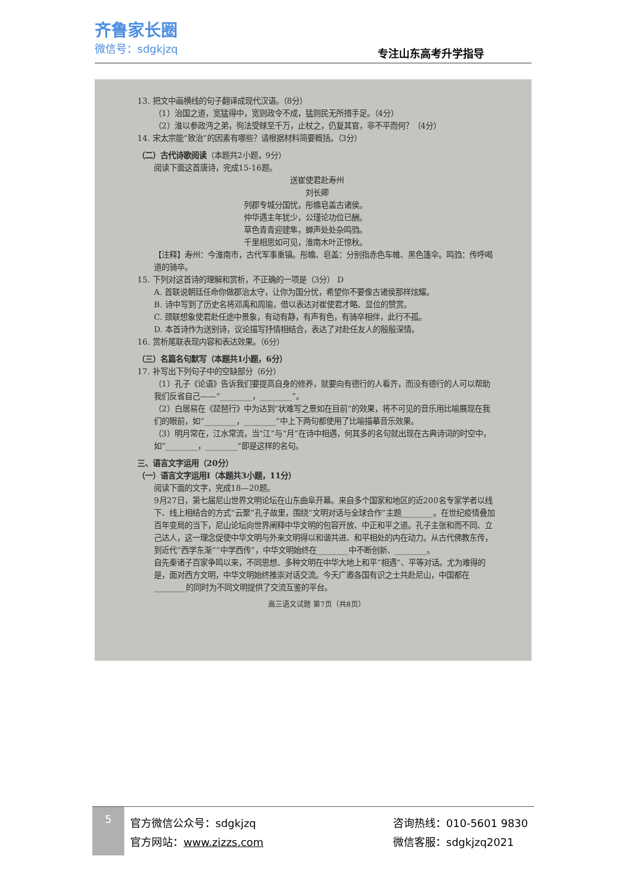齐鲁家长圈
微信号：sdgkjzq
专注山东高考升学指导
13. 把文中画横线的句子翻译成现代汉语。（8分）
（1）治国之道，宽猛得中，宽则政令不成，猛则民无所措手足。（4分）
（2）淮以参政沔之弟，徇法受赇至千万，止杖之，仍复其官，非不平而何？（4分）
14. 宋太宗能“致治”的因素有哪些？请根据材料简要概括。（3分）
（二）古代诗歌阅读（本题共2小题，9分）
阅读下面这首唐诗，完成15-16题。
送崔使君赴寿州
刘长卿
列郡专城分国忧，彤幨皂盖古诸侯。
仲华遇主年犹少，公瑾论功位已酬。
草色青青迎建隼，蝉声处处杂鸣驺。
千里相思如可见，淮南木叶正惊秋。
【注释】寿州：今淮南市，古代军事重镇。彤幨、皂盖：分别指赤色车帷、黑色篷伞。鸣驺：传呼喝道的骑卒。
15. 下列对这首诗的理解和赏析，不正确的一项是（3分） D
A. 首联说朝廷任命你做郡治太守，让你为国分忧，希望你不要像古诸侯那样炫耀。
B. 诗中写到了历史名将邓禹和周瑜，借以表达对崔使君才略、显位的赞赏。
C. 颈联想象使君赴任途中景象，有动有静，有声有色，有骑卒相伴，此行不孤。
D. 本首诗作为送别诗，议论描写抒情相结合，表达了对赴任友人的殷殷深情。
16. 赏析尾联表现内容和表达效果。（6分）
（三）名篇名句默写（本题共1小题，6分）
17. 补写出下列句子中的空缺部分（6分）
（1）孔子《论语》告诉我们要提高自身的修养，就要向有德行的人看齐，而没有德行的人可以帮助我们反省自己——“________，________”。
（2）白居易在《琵琶行》中为达到“状难写之景如在目前”的效果，将不可见的音乐用比喻展现在我们的眼前，如“________，________”中上下两句都使用了比喻描摹音乐效果。
（3）明月常在，江水常流，当“江”与“月”在诗中相遇，何其多的名句就出现在古典诗词的时空中，如“________，________”即是这样的名句。
三、语言文字运用（20分）
（一）语言文字运用Ⅰ（本题共3小题，11分）
阅读下面的文字，完成18—20题。
9月27日，第七届尼山世界文明论坛在山东曲阜开幕。来自多个国家和地区的近200名专家学者以线下、线上相结合的方式“云聚”孔子故里，围绕“文明对话与全球合作”主题________。在世纪疫情叠加百年变局的当下，尼山论坛向世界阐释中华文明的包容开放、中正和平之道。孔子主张和而不同、立己达人，这一理念促使中华文明与外来文明得以和谐共进、和平相处的内在动力。从古代佛教东传，到近代“西学东渐”“中学西传”，中华文明始终在________中不断创新、________。
自先秦诸子百家争鸣以来，不同思想、多种文明在中华大地上和平“相遇”、平等对话。尤为难得的是，面对西方文明，中华文明始终推崇对话交流。今天广邀各国有识之士共赴尼山，中国都在________的同时为不同文明提供了交流互鉴的平台。
高三语文试题 第7页（共8页）
5
官方微信公众号：sdgkjzq
官方网站：www.zizzs.com
咨询热线：010-5601 9830
微信客服：sdgkjzq2021